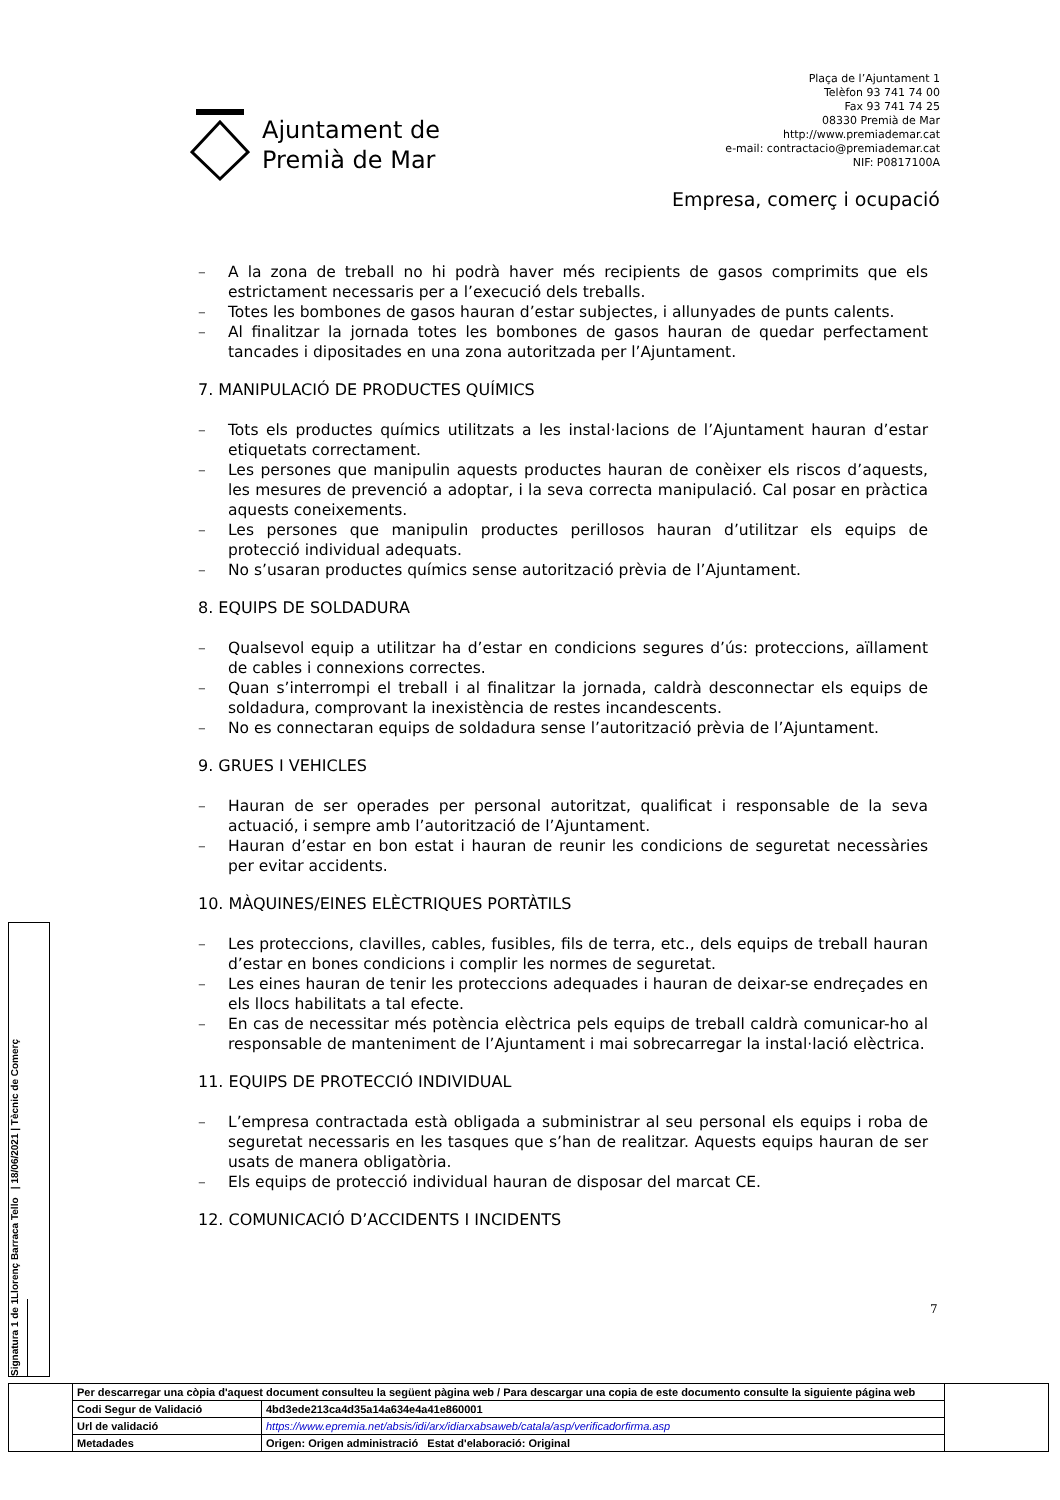Ajuntament de
Premià de Mar
Plaça de l’Ajuntament 1
Telèfon 93 741 74 00
Fax 93 741 74 25
08330 Premià de Mar
http://www.premiademar.cat
e-mail: contractacio@premiademar.cat
NIF: P0817100A
Empresa, comerç i ocupació
– A la zona de treball no hi podrà haver més recipients de gasos comprimits que els estrictament necessaris per a l’execució dels treballs.
– Totes les bombones de gasos hauran d’estar subjectes, i allunyades de punts calents.
– Al finalitzar la jornada totes les bombones de gasos hauran de quedar perfectament tancades i dipositades en una zona autoritzada per l’Ajuntament.
7. MANIPULACIÓ DE PRODUCTES QUÍMICS
– Tots els productes químics utilitzats a les instal·lacions de l’Ajuntament hauran d’estar etiquetats correctament.
– Les persones que manipulin aquests productes hauran de conèixer els riscos d’aquests, les mesures de prevenció a adoptar, i la seva correcta manipulació. Cal posar en pràctica aquests coneixements.
– Les persones que manipulin productes perillosos hauran d’utilitzar els equips de protecció individual adequats.
– No s’usaran productes químics sense autorització prèvia de l’Ajuntament.
8. EQUIPS DE SOLDADURA
– Qualsevol equip a utilitzar ha d’estar en condicions segures d’ús: proteccions, aïllament de cables i connexions correctes.
– Quan s’interrompi el treball i al finalitzar la jornada, caldrà desconnectar els equips de soldadura, comprovant la inexistència de restes incandescents.
– No es connectaran equips de soldadura sense l’autorització prèvia de l’Ajuntament.
9. GRUES I VEHICLES
– Hauran de ser operades per personal autoritzat, qualificat i responsable de la seva actuació, i sempre amb l’autorització de l’Ajuntament.
– Hauran d’estar en bon estat i hauran de reunir les condicions de seguretat necessàries per evitar accidents.
10. MÀQUINES/EINES ELÈCTRIQUES PORTÀTILS
– Les proteccions, clavilles, cables, fusibles, fils de terra, etc., dels equips de treball hauran d’estar en bones condicions i complir les normes de seguretat.
– Les eines hauran de tenir les proteccions adequades i hauran de deixar-se endreçades en els llocs habilitats a tal efecte.
– En cas de necessitar més potència elèctrica pels equips de treball caldrà comunicar-ho al responsable de manteniment de l’Ajuntament i mai sobrecarregar la instal·lació elèctrica.
11. EQUIPS DE PROTECCIÓ INDIVIDUAL
– L’empresa contractada està obligada a subministrar al seu personal els equips i roba de seguretat necessaris en les tasques que s’han de realitzar. Aquests equips hauran de ser usats de manera obligatòria.
– Els equips de protecció individual hauran de disposar del marcat CE.
12. COMUNICACIÓ D’ACCIDENTS I INCIDENTS
7
Signatura 1 de 1
Llorenç Barraca Tello | 18/06/2021 | Tècnic de Comerç
| | Per descarregar una còpia d'aquest document consulteu la següent pàgina web / Para descargar una copia de este documento consulte la siguiente página web | | |
| | Codi Segur de Validació | 4bd3ede213ca4d35a14a634e4a41e860001 | |
| | Url de validació | https://www.epremia.net/absis/idi/arx/idiarxabsaweb/catala/asp/verificadorfirma.asp | |
| | Metadades | Origen: Origen administració Estat d'elaboració: Original | |